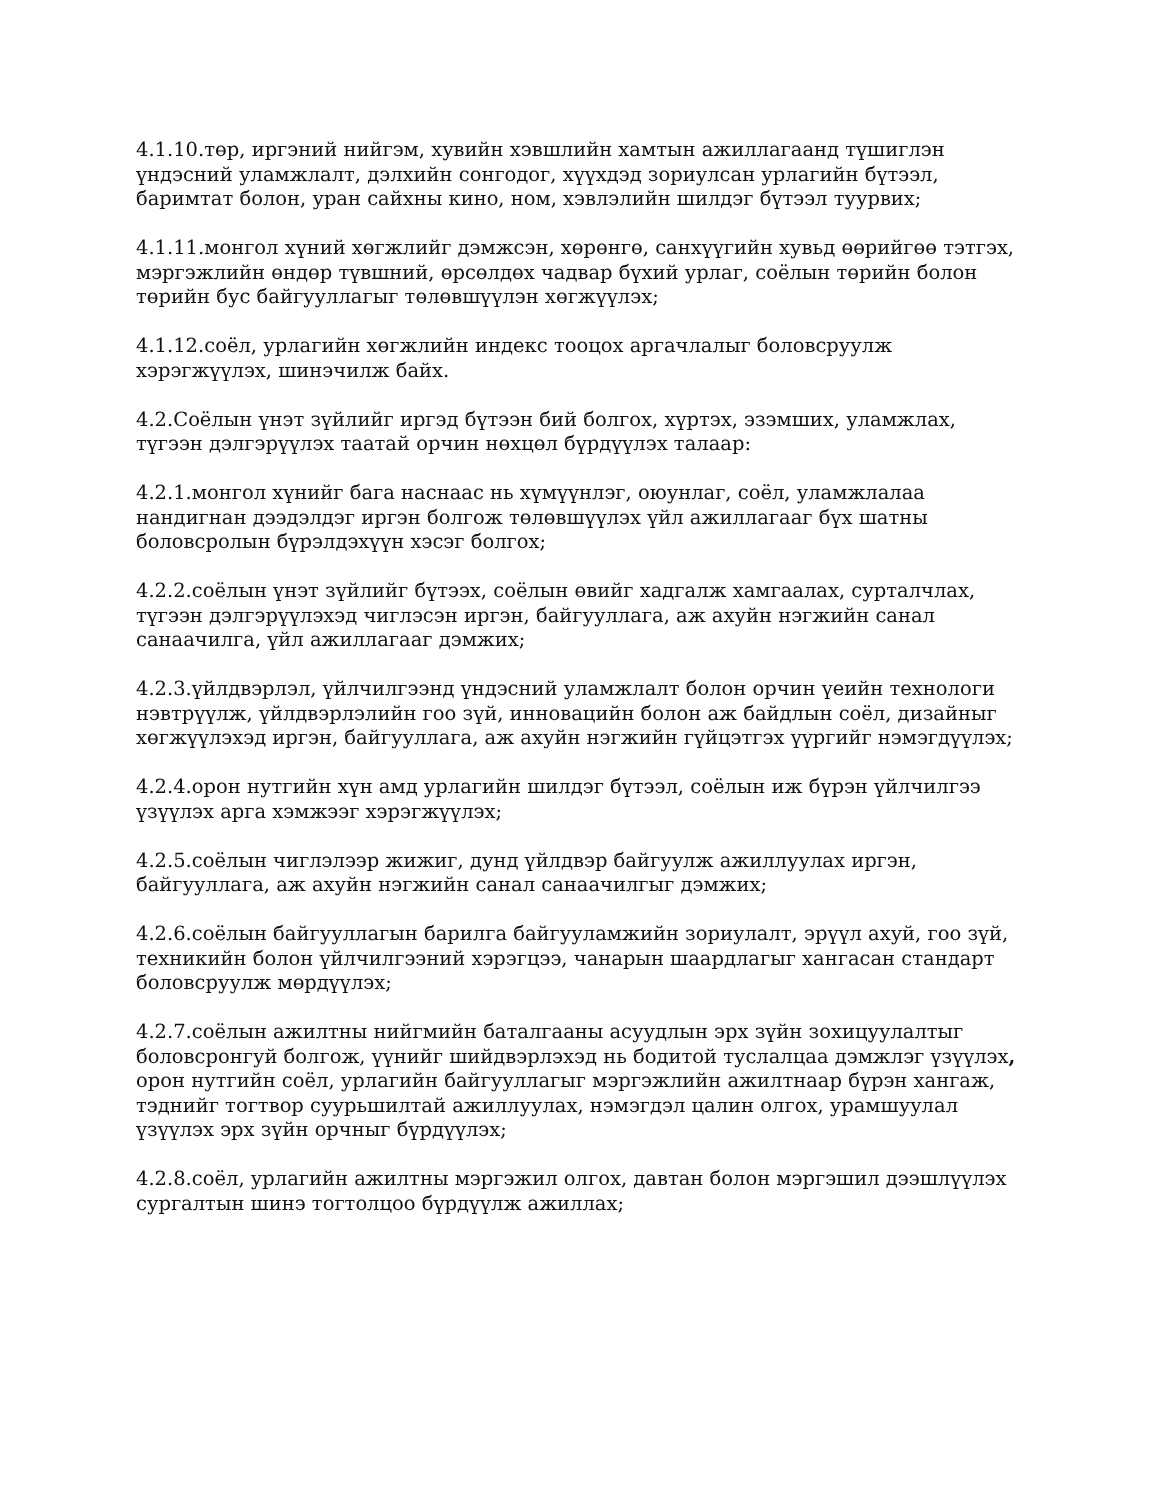4.1.10.төр, иргэний нийгэм, хувийн хэвшлийн хамтын ажиллагаанд түшиглэн үндэсний уламжлалт, дэлхийн сонгодог, хүүхдэд зориулсан урлагийн бүтээл, баримтат болон, уран сайхны кино, ном, хэвлэлийн шилдэг бүтээл туурвих;
4.1.11.монгол хүний хөгжлийг дэмжсэн, хөрөнгө, санхүүгийн хувьд өөрийгөө тэтгэх, мэргэжлийн өндөр түвшний, өрсөлдөх чадвар бүхий урлаг, соёлын төрийн болон төрийн бус байгууллагыг төлөвшүүлэн хөгжүүлэх;
4.1.12.соёл, урлагийн хөгжлийн индекс тооцох аргачлалыг боловсруулж хэрэгжүүлэх, шинэчилж байх.
4.2.Соёлын үнэт зүйлийг иргэд бүтээн бий болгох, хүртэх, эзэмших, уламжлах, түгээн дэлгэрүүлэх таатай орчин нөхцөл бүрдүүлэх талаар:
4.2.1.монгол хүнийг бага наснаас нь хүмүүнлэг, оюунлаг, соёл, уламжлалаа нандигнан дээдэлдэг иргэн болгож төлөвшүүлэх үйл ажиллагааг бүх шатны боловсролын бүрэлдэхүүн хэсэг болгох;
4.2.2.соёлын үнэт зүйлийг бүтээх, соёлын өвийг хадгалж хамгаалах, сурталчлах, түгээн дэлгэрүүлэхэд чиглэсэн иргэн, байгууллага, аж ахуйн нэгжийн санал санаачилга, үйл ажиллагааг дэмжих;
4.2.3.үйлдвэрлэл, үйлчилгээнд үндэсний уламжлалт болон орчин үеийн технологи нэвтрүүлж, үйлдвэрлэлийн гоо зүй, инновацийн болон аж байдлын соёл, дизайныг хөгжүүлэхэд иргэн, байгууллага, аж ахуйн нэгжийн гүйцэтгэх үүргийг нэмэгдүүлэх;
4.2.4.орон нутгийн хүн амд урлагийн шилдэг бүтээл, соёлын иж бүрэн үйлчилгээ үзүүлэх арга хэмжээг хэрэгжүүлэх;
4.2.5.соёлын чиглэлээр жижиг, дунд үйлдвэр байгуулж ажиллуулах иргэн, байгууллага, аж ахуйн нэгжийн санал санаачилгыг дэмжих;
4.2.6.соёлын байгууллагын барилга байгууламжийн зориулалт, эрүүл ахуй, гоо зүй, техникийн болон үйлчилгээний хэрэгцээ, чанарын шаардлагыг хангасан стандарт боловсруулж мөрдүүлэх;
4.2.7.соёлын ажилтны нийгмийн баталгааны асуудлын эрх зүйн зохицуулалтыг боловсронгуй болгож, үүнийг шийдвэрлэхэд нь бодитой туслалцаа дэмжлэг үзүүлэх, орон нутгийн соёл, урлагийн байгууллагыг мэргэжлийн ажилтнаар бүрэн хангаж, тэднийг тогтвор суурьшилтай ажиллуулах, нэмэгдэл цалин олгох, урамшуулал үзүүлэх эрх зүйн орчныг бүрдүүлэх;
4.2.8.соёл, урлагийн ажилтны мэргэжил олгох, давтан болон мэргэшил дээшлүүлэх сургалтын шинэ тогтолцоо бүрдүүлж ажиллах;